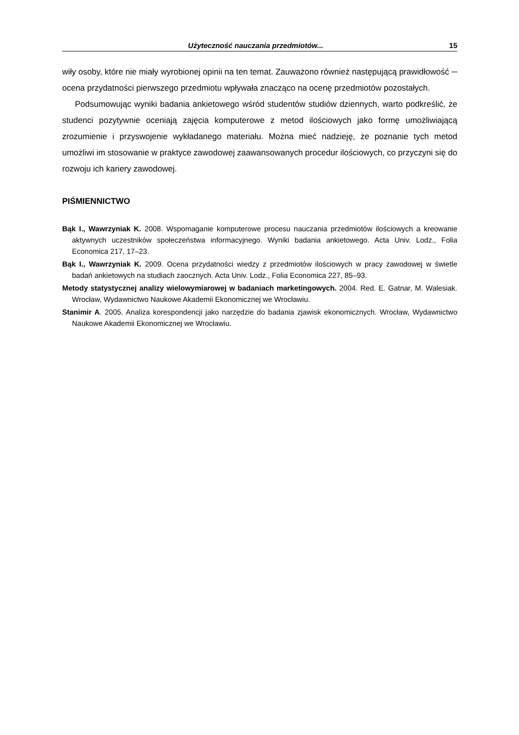Użyteczność nauczania przedmiotów... 15
wiły osoby, które nie miały wyrobionej opinii na ten temat. Zauważono również następującą prawidłowość ─ ocena przydatności pierwszego przedmiotu wpływała znacząco na ocenę przedmiotów pozostałych.
Podsumowując wyniki badania ankietowego wśród studentów studiów dziennych, warto podkreślić, że studenci pozytywnie oceniają zajęcia komputerowe z metod ilościowych jako formę umożliwiającą zrozumienie i przyswojenie wykładanego materiału. Można mieć nadzieję, że poznanie tych metod umożliwi im stosowanie w praktyce zawodowej zaawansowanych procedur ilościowych, co przyczyni się do rozwoju ich kariery zawodowej.
PIŚMIENNICTWO
Bąk I., Wawrzyniak K. 2008. Wspomaganie komputerowe procesu nauczania przedmiotów ilościowych a kreowanie aktywnych uczestników społeczeństwa informacyjnego. Wyniki badania ankietowego. Acta Univ. Lodz., Folia Economica 217, 17–23.
Bąk I., Wawrzyniak K. 2009. Ocena przydatności wiedzy z przedmiotów ilościowych w pracy zawodowej w świetle badań ankietowych na studiach zaocznych. Acta Univ. Lodz., Folia Economica 227, 85–93.
Metody statystycznej analizy wielowymiarowej w badaniach marketingowych. 2004. Red. E. Gatnar, M. Walesiak. Wrocław, Wydawnictwo Naukowe Akademii Ekonomicznej we Wrocławiu.
Stanimir A. 2005. Analiza korespondencji jako narzędzie do badania zjawisk ekonomicznych. Wrocław, Wydawnictwo Naukowe Akademii Ekonomicznej we Wrocławiu.